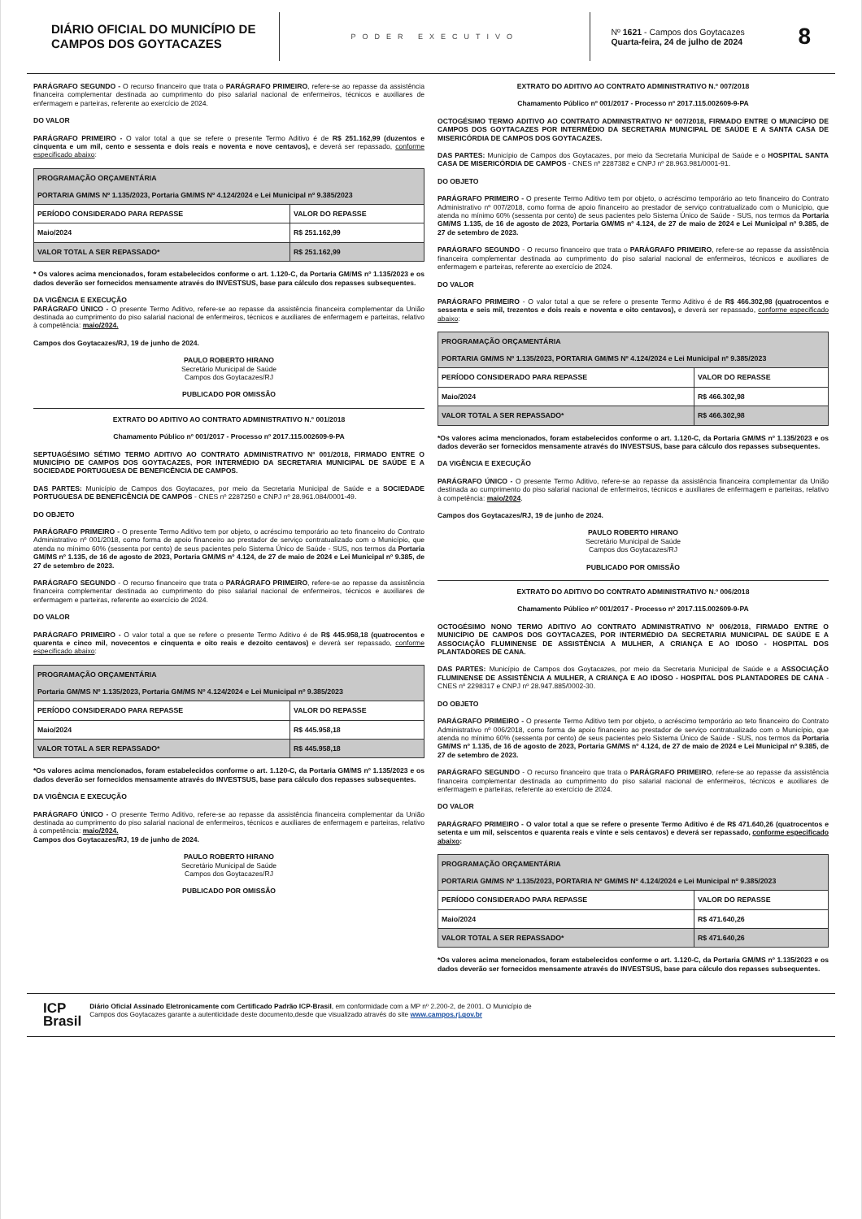DIÁRIO OFICIAL DO MUNICÍPIO DE CAMPOS DOS GOYTACAZES
PODER EXECUTIVO
Nº 1621 - Campos dos Goytacazes
Quarta-feira, 24 de julho de 2024
8
PARÁGRAFO SEGUNDO - O recurso financeiro que trata o PARÁGRAFO PRIMEIRO, refere-se ao repasse da assistência financeira complementar destinada ao cumprimento do piso salarial nacional de enfermeiros, técnicos e auxiliares de enfermagem e parteiras, referente ao exercício de 2024.
DO VALOR
PARÁGRAFO PRIMEIRO - O valor total a que se refere o presente Termo Aditivo é de R$ 251.162,99 (duzentos e cinquenta e um mil, cento e sessenta e dois reais e noventa e nove centavos), e deverá ser repassado, conforme especificado abaixo:
| PROGRAMAÇÃO ORÇAMENTÁRIA PORTARIA GM/MS Nº 1.135/2023, Portaria GM/MS Nº 4.124/2024 e Lei Municipal nº 9.385/2023 | |
| PERÍODO CONSIDERADO PARA REPASSE | VALOR DO REPASSE |
| Maio/2024 | R$ 251.162,99 |
| VALOR TOTAL A SER REPASSADO* | R$ 251.162,99 |
* Os valores acima mencionados, foram estabelecidos conforme o art. 1.120-C, da Portaria GM/MS nº 1.135/2023 e os dados deverão ser fornecidos mensamente através do INVESTSUS, base para cálculo dos repasses subsequentes.
DA VIGÊNCIA E EXECUÇÃO
PARÁGRAFO ÚNICO - O presente Termo Aditivo, refere-se ao repasse da assistência financeira complementar da União destinada ao cumprimento do piso salarial nacional de enfermeiros, técnicos e auxiliares de enfermagem e parteiras, relativo à competência: maio/2024.
Campos dos Goytacazes/RJ, 19 de junho de 2024.
PAULO ROBERTO HIRANO
Secretário Municipal de Saúde
Campos dos Goytacazes/RJ
PUBLICADO POR OMISSÃO
EXTRATO DO ADITIVO AO CONTRATO ADMINISTRATIVO N.º 001/2018
Chamamento Público nº 001/2017 - Processo nº 2017.115.002609-9-PA
SEPTUAGÉSIMO SÉTIMO TERMO ADITIVO AO CONTRATO ADMINISTRATIVO Nº 001/2018, FIRMADO ENTRE O MUNICÍPIO DE CAMPOS DOS GOYTACAZES, POR INTERMÉDIO DA SECRETARIA MUNICIPAL DE SAÚDE E A SOCIEDADE PORTUGUESA DE BENEFICÊNCIA DE CAMPOS.
DAS PARTES: Município de Campos dos Goytacazes, por meio da Secretaria Municipal de Saúde e a SOCIEDADE PORTUGUESA DE BENEFICÊNCIA DE CAMPOS - CNES nº 2287250 e CNPJ nº 28.961.084/0001-49.
DO OBJETO
PARÁGRAFO PRIMEIRO - O presente Termo Aditivo tem por objeto, o acréscimo temporário ao teto financeiro do Contrato Administrativo nº 001/2018, como forma de apoio financeiro ao prestador de serviço contratualizado com o Município, que atenda no mínimo 60% (sessenta por cento) de seus pacientes pelo Sistema Único de Saúde - SUS, nos termos da Portaria GM/MS nº 1.135, de 16 de agosto de 2023, Portaria GM/MS nº 4.124, de 27 de maio de 2024 e Lei Municipal nº 9.385, de 27 de setembro de 2023.
PARÁGRAFO SEGUNDO - O recurso financeiro que trata o PARÁGRAFO PRIMEIRO, refere-se ao repasse da assistência financeira complementar destinada ao cumprimento do piso salarial nacional de enfermeiros, técnicos e auxiliares de enfermagem e parteiras, referente ao exercício de 2024.
DO VALOR
PARÁGRAFO PRIMEIRO - O valor total a que se refere o presente Termo Aditivo é de R$ 445.958,18 (quatrocentos e quarenta e cinco mil, novecentos e cinquenta e oito reais e dezoito centavos) e deverá ser repassado, conforme especificado abaixo:
| PROGRAMAÇÃO ORÇAMENTÁRIA Portaria GM/MS Nº 1.135/2023, Portaria GM/MS Nº 4.124/2024 e Lei Municipal nº 9.385/2023 | |
| PERÍODO CONSIDERADO PARA REPASSE | VALOR DO REPASSE |
| Maio/2024 | R$ 445.958,18 |
| VALOR TOTAL A SER REPASSADO* | R$ 445.958,18 |
*Os valores acima mencionados, foram estabelecidos conforme o art. 1.120-C, da Portaria GM/MS nº 1.135/2023 e os dados deverão ser fornecidos mensamente através do INVESTSUS, base para cálculo dos repasses subsequentes.
DA VIGÊNCIA E EXECUÇÃO
PARÁGRAFO ÚNICO - O presente Termo Aditivo, refere-se ao repasse da assistência financeira complementar da União destinada ao cumprimento do piso salarial nacional de enfermeiros, técnicos e auxiliares de enfermagem e parteiras, relativo à competência: maio/2024.
Campos dos Goytacazes/RJ, 19 de junho de 2024.
PAULO ROBERTO HIRANO
Secretário Municipal de Saúde
Campos dos Goytacazes/RJ
PUBLICADO POR OMISSÃO
EXTRATO DO ADITIVO AO CONTRATO ADMINISTRATIVO N.º 007/2018
Chamamento Público nº 001/2017 - Processo nº 2017.115.002609-9-PA
OCTOGÉSIMO TERMO ADITIVO AO CONTRATO ADMINISTRATIVO Nº 007/2018, FIRMADO ENTRE O MUNICÍPIO DE CAMPOS DOS GOYTACAZES POR INTERMÉDIO DA SECRETARIA MUNICIPAL DE SAÚDE E A SANTA CASA DE MISERICÓRDIA DE CAMPOS DOS GOYTACAZES.
DAS PARTES: Município de Campos dos Goytacazes, por meio da Secretaria Municipal de Saúde e o HOSPITAL SANTA CASA DE MISERICÓRDIA DE CAMPOS - CNES nº 2287382 e CNPJ nº 28.963.981/0001-91.
DO OBJETO
PARÁGRAFO PRIMEIRO - O presente Termo Aditivo tem por objeto, o acréscimo temporário ao teto financeiro do Contrato Administrativo nº 007/2018, como forma de apoio financeiro ao prestador de serviço contratualizado com o Município, que atenda no mínimo 60% (sessenta por cento) de seus pacientes pelo Sistema Único de Saúde - SUS, nos termos da Portaria GM/MS 1.135, de 16 de agosto de 2023, Portaria GM/MS nº 4.124, de 27 de maio de 2024 e Lei Municipal nº 9.385, de 27 de setembro de 2023.
PARÁGRAFO SEGUNDO - O recurso financeiro que trata o PARÁGRAFO PRIMEIRO, refere-se ao repasse da assistência financeira complementar destinada ao cumprimento do piso salarial nacional de enfermeiros, técnicos e auxiliares de enfermagem e parteiras, referente ao exercício de 2024.
DO VALOR
PARÁGRAFO PRIMEIRO - O valor total a que se refere o presente Termo Aditivo é de R$ 466.302,98 (quatrocentos e sessenta e seis mil, trezentos e dois reais e noventa e oito centavos), e deverá ser repassado, conforme especificado abaixo:
| PROGRAMAÇÃO ORÇAMENTÁRIA PORTARIA GM/MS Nº 1.135/2023, PORTARIA GM/MS Nº 4.124/2024 e Lei Municipal nº 9.385/2023 | |
| PERÍODO CONSIDERADO PARA REPASSE | VALOR DO REPASSE |
| Maio/2024 | R$ 466.302,98 |
| VALOR TOTAL A SER REPASSADO* | R$ 466.302,98 |
*Os valores acima mencionados, foram estabelecidos conforme o art. 1.120-C, da Portaria GM/MS nº 1.135/2023 e os dados deverão ser fornecidos mensamente através do INVESTSUS, base para cálculo dos repasses subsequentes.
DA VIGÊNCIA E EXECUÇÃO
PARÁGRAFO ÚNICO - O presente Termo Aditivo, refere-se ao repasse da assistência financeira complementar da União destinada ao cumprimento do piso salarial nacional de enfermeiros, técnicos e auxiliares de enfermagem e parteiras, relativo à competência: maio/2024.
Campos dos Goytacazes/RJ, 19 de junho de 2024.
PAULO ROBERTO HIRANO
Secretário Municipal de Saúde
Campos dos Goytacazes/RJ
PUBLICADO POR OMISSÃO
EXTRATO DO ADITIVO DO CONTRATO ADMINISTRATIVO N.º 006/2018
Chamamento Público nº 001/2017 - Processo nº 2017.115.002609-9-PA
OCTOGÉSIMO NONO TERMO ADITIVO AO CONTRATO ADMINISTRATIVO Nº 006/2018, FIRMADO ENTRE O MUNICÍPIO DE CAMPOS DOS GOYTACAZES, POR INTERMÉDIO DA SECRETARIA MUNICIPAL DE SAÚDE E A ASSOCIAÇÃO FLUMINENSE DE ASSISTÊNCIA A MULHER, A CRIANÇA E AO IDOSO - HOSPITAL DOS PLANTADORES DE CANA.
DAS PARTES: Município de Campos dos Goytacazes, por meio da Secretaria Municipal de Saúde e a ASSOCIAÇÃO FLUMINENSE DE ASSISTÊNCIA A MULHER, A CRIANÇA E AO IDOSO - HOSPITAL DOS PLANTADORES DE CANA - CNES nº 2298317 e CNPJ nº 28.947.885/0002-30.
DO OBJETO
PARÁGRAFO PRIMEIRO - O presente Termo Aditivo tem por objeto, o acréscimo temporário ao teto financeiro do Contrato Administrativo nº 006/2018, como forma de apoio financeiro ao prestador de serviço contratualizado com o Município, que atenda no mínimo 60% (sessenta por cento) de seus pacientes pelo Sistema Único de Saúde - SUS, nos termos da Portaria GM/MS nº 1.135, de 16 de agosto de 2023, Portaria GM/MS nº 4.124, de 27 de maio de 2024 e Lei Municipal nº 9.385, de 27 de setembro de 2023.
PARÁGRAFO SEGUNDO - O recurso financeiro que trata o PARÁGRAFO PRIMEIRO, refere-se ao repasse da assistência financeira complementar destinada ao cumprimento do piso salarial nacional de enfermeiros, técnicos e auxiliares de enfermagem e parteiras, referente ao exercício de 2024.
DO VALOR
PARÁGRAFO PRIMEIRO - O valor total a que se refere o presente Termo Aditivo é de R$ 471.640,26 (quatrocentos e setenta e um mil, seiscentos e quarenta reais e vinte e seis centavos) e deverá ser repassado, conforme especificado abaixo:
| PROGRAMAÇÃO ORÇAMENTÁRIA PORTARIA GM/MS Nº 1.135/2023, PORTARIA Nº GM/MS Nº 4.124/2024 e Lei Municipal nº 9.385/2023 | |
| PERÍODO CONSIDERADO PARA REPASSE | VALOR DO REPASSE |
| Maio/2024 | R$ 471.640,26 |
| VALOR TOTAL A SER REPASSADO* | R$ 471.640,26 |
*Os valores acima mencionados, foram estabelecidos conforme o art. 1.120-C, da Portaria GM/MS nº 1.135/2023 e os dados deverão ser fornecidos mensamente através do INVESTSUS, base para cálculo dos repasses subsequentes.
ICP
Brasil
Diário Oficial Assinado Eletronicamente com Certificado Padrão ICP-Brasil, em conformidade com a MP nº 2.200-2, de 2001. O Município de
Campos dos Goytacazes garante a autenticidade deste documento,desde que visualizado através do site www.campos.rj.gov.br